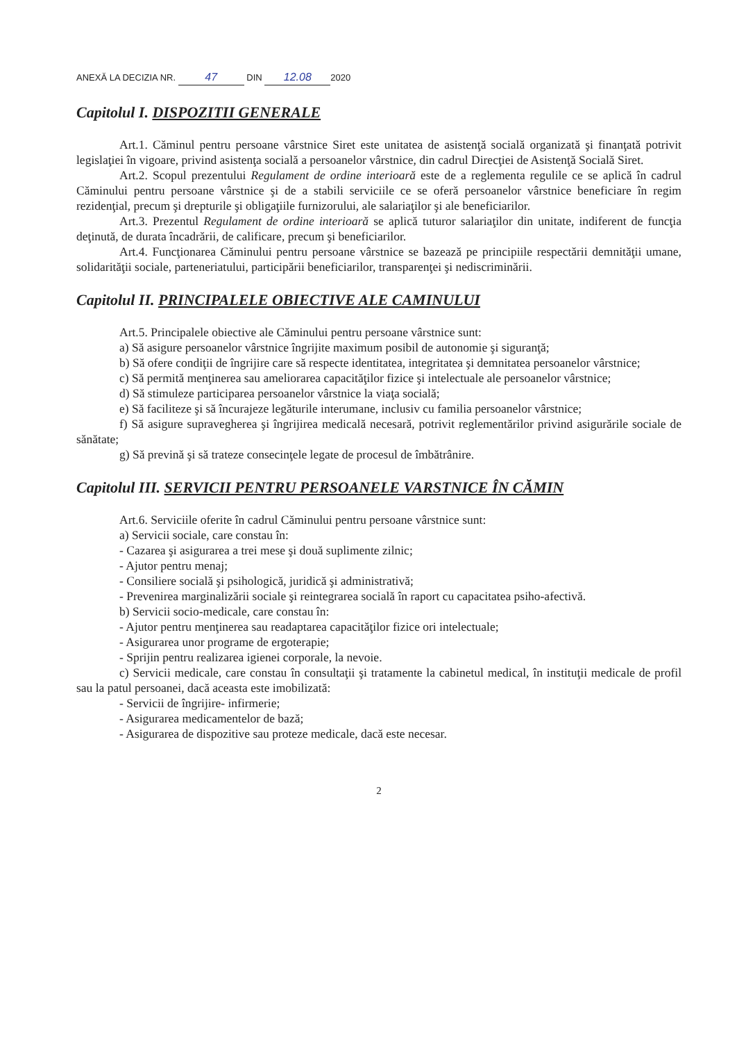ANEXĂ LA DECIZIA NR. 47 DIN 12.08 2020
Capitolul I. DISPOZITII GENERALE
Art.1. Căminul pentru persoane vârstnice Siret este unitatea de asistenţă socială organizată şi finanţată potrivit legislaţiei în vigoare, privind asistenţa socială a persoanelor vârstnice, din cadrul Direcţiei de Asistenţă Socială Siret.
Art.2. Scopul prezentului Regulament de ordine interioară este de a reglementa regulile ce se aplică în cadrul Căminului pentru persoane vârstnice şi de a stabili serviciile ce se oferă persoanelor vârstnice beneficiare în regim rezidenţial, precum şi drepturile şi obligaţiile furnizorului, ale salariaţilor şi ale beneficiarilor.
Art.3. Prezentul Regulament de ordine interioară se aplică tuturor salariaţilor din unitate, indiferent de funcţia deţinută, de durata încadrării, de calificare, precum şi beneficiarilor.
Art.4. Funcţionarea Căminului pentru persoane vârstnice se bazează pe principiile respectării demnităţii umane, solidarităţii sociale, parteneriatului, participării beneficiarilor, transparenţei şi nediscriminării.
Capitolul II. PRINCIPALELE OBIECTIVE ALE CAMINULUI
Art.5. Principalele obiective ale Căminului pentru persoane vârstnice sunt:
a) Să asigure persoanelor vârstnice îngrijite maximum posibil de autonomie şi siguranţă;
b) Să ofere condiţii de îngrijire care să respecte identitatea, integritatea şi demnitatea persoanelor vârstnice;
c) Să permită menţinerea sau ameliorarea capacităţilor fizice şi intelectuale ale persoanelor vârstnice;
d) Să stimuleze participarea persoanelor vârstnice la viaţa socială;
e) Să faciliteze şi să încurajeze legăturile interumane, inclusiv cu familia persoanelor vârstnice;
f) Să asigure supravegherea şi îngrijirea medicală necesară, potrivit reglementărilor privind asigurările sociale de sănătate;
g) Să prevină şi să trateze consecinţele legate de procesul de îmbătrânire.
Capitolul III. SERVICII PENTRU PERSOANELE VARSTNICE ÎN CĂMIN
Art.6. Serviciile oferite în cadrul Căminului pentru persoane vârstnice sunt:
a) Servicii sociale, care constau în:
- Cazarea şi asigurarea a trei mese şi două suplimente zilnic;
- Ajutor pentru menaj;
- Consiliere socială şi psihologică, juridică şi administrativă;
- Prevenirea marginalizării sociale şi reintegrarea socială în raport cu capacitatea psiho-afectivă.
b) Servicii socio-medicale, care constau în:
- Ajutor pentru menţinerea sau readaptarea capacităţilor fizice ori intelectuale;
- Asigurarea unor programe de ergoterapie;
- Sprijin pentru realizarea igienei corporale, la nevoie.
c) Servicii medicale, care constau în consultaţii şi tratamente la cabinetul medical, în instituţii medicale de profil sau la patul persoanei, dacă aceasta este imobilizată:
- Servicii de îngrijire- infirmerie;
- Asigurarea medicamentelor de bază;
- Asigurarea de dispozitive sau proteze medicale, dacă este necesar.
2